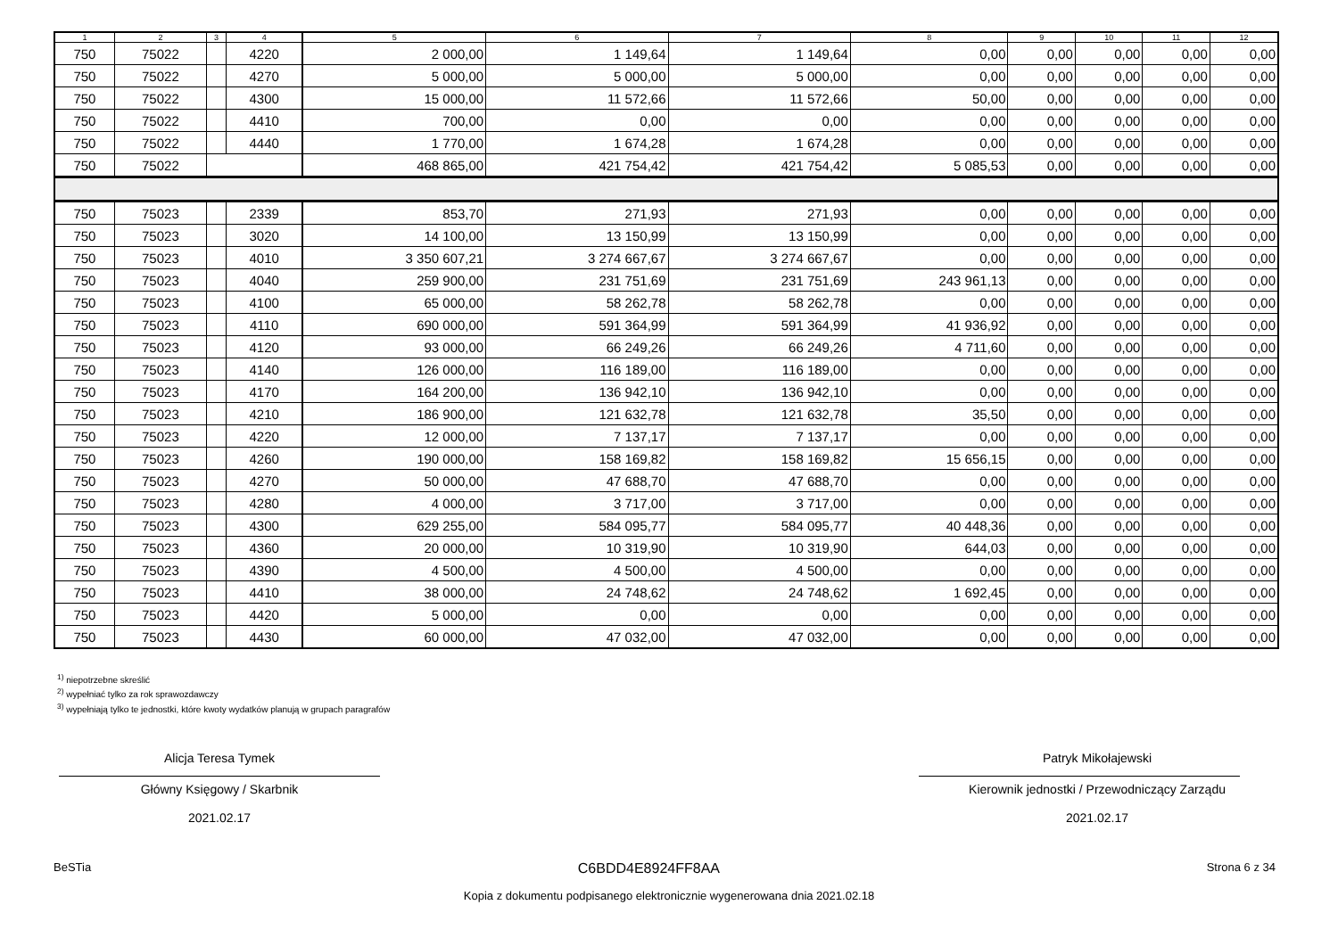| 1 | 2 | 3 | 4 | 5 | 6 | 7 | 8 | 9 | 10 | 11 | 12 |
| --- | --- | --- | --- | --- | --- | --- | --- | --- | --- | --- | --- |
| 750 | 75022 | | 4220 | 2 000,00 | 1 149,64 | 1 149,64 | 0,00 | 0,00 | 0,00 | 0,00 | 0,00 |
| 750 | 75022 | | 4270 | 5 000,00 | 5 000,00 | 5 000,00 | 0,00 | 0,00 | 0,00 | 0,00 | 0,00 |
| 750 | 75022 | | 4300 | 15 000,00 | 11 572,66 | 11 572,66 | 50,00 | 0,00 | 0,00 | 0,00 | 0,00 |
| 750 | 75022 | | 4410 | 700,00 | 0,00 | 0,00 | 0,00 | 0,00 | 0,00 | 0,00 | 0,00 |
| 750 | 75022 | | 4440 | 1 770,00 | 1 674,28 | 1 674,28 | 0,00 | 0,00 | 0,00 | 0,00 | 0,00 |
| 750 | 75022 | | | 468 865,00 | 421 754,42 | 421 754,42 | 5 085,53 | 0,00 | 0,00 | 0,00 | 0,00 |
| 750 | 75023 | | 2339 | 853,70 | 271,93 | 271,93 | 0,00 | 0,00 | 0,00 | 0,00 | 0,00 |
| 750 | 75023 | | 3020 | 14 100,00 | 13 150,99 | 13 150,99 | 0,00 | 0,00 | 0,00 | 0,00 | 0,00 |
| 750 | 75023 | | 4010 | 3 350 607,21 | 3 274 667,67 | 3 274 667,67 | 0,00 | 0,00 | 0,00 | 0,00 | 0,00 |
| 750 | 75023 | | 4040 | 259 900,00 | 231 751,69 | 231 751,69 | 243 961,13 | 0,00 | 0,00 | 0,00 | 0,00 |
| 750 | 75023 | | 4100 | 65 000,00 | 58 262,78 | 58 262,78 | 0,00 | 0,00 | 0,00 | 0,00 | 0,00 |
| 750 | 75023 | | 4110 | 690 000,00 | 591 364,99 | 591 364,99 | 41 936,92 | 0,00 | 0,00 | 0,00 | 0,00 |
| 750 | 75023 | | 4120 | 93 000,00 | 66 249,26 | 66 249,26 | 4 711,60 | 0,00 | 0,00 | 0,00 | 0,00 |
| 750 | 75023 | | 4140 | 126 000,00 | 116 189,00 | 116 189,00 | 0,00 | 0,00 | 0,00 | 0,00 | 0,00 |
| 750 | 75023 | | 4170 | 164 200,00 | 136 942,10 | 136 942,10 | 0,00 | 0,00 | 0,00 | 0,00 | 0,00 |
| 750 | 75023 | | 4210 | 186 900,00 | 121 632,78 | 121 632,78 | 35,50 | 0,00 | 0,00 | 0,00 | 0,00 |
| 750 | 75023 | | 4220 | 12 000,00 | 7 137,17 | 7 137,17 | 0,00 | 0,00 | 0,00 | 0,00 | 0,00 |
| 750 | 75023 | | 4260 | 190 000,00 | 158 169,82 | 158 169,82 | 15 656,15 | 0,00 | 0,00 | 0,00 | 0,00 |
| 750 | 75023 | | 4270 | 50 000,00 | 47 688,70 | 47 688,70 | 0,00 | 0,00 | 0,00 | 0,00 | 0,00 |
| 750 | 75023 | | 4280 | 4 000,00 | 3 717,00 | 3 717,00 | 0,00 | 0,00 | 0,00 | 0,00 | 0,00 |
| 750 | 75023 | | 4300 | 629 255,00 | 584 095,77 | 584 095,77 | 40 448,36 | 0,00 | 0,00 | 0,00 | 0,00 |
| 750 | 75023 | | 4360 | 20 000,00 | 10 319,90 | 10 319,90 | 644,03 | 0,00 | 0,00 | 0,00 | 0,00 |
| 750 | 75023 | | 4390 | 4 500,00 | 4 500,00 | 4 500,00 | 0,00 | 0,00 | 0,00 | 0,00 | 0,00 |
| 750 | 75023 | | 4410 | 38 000,00 | 24 748,62 | 24 748,62 | 1 692,45 | 0,00 | 0,00 | 0,00 | 0,00 |
| 750 | 75023 | | 4420 | 5 000,00 | 0,00 | 0,00 | 0,00 | 0,00 | 0,00 | 0,00 | 0,00 |
| 750 | 75023 | | 4430 | 60 000,00 | 47 032,00 | 47 032,00 | 0,00 | 0,00 | 0,00 | 0,00 | 0,00 |
<sup>1)</sup> niepotrzebne skreślić
<sup>2)</sup> wypełniać tylko za rok sprawozdawczy
<sup>3)</sup> wypełniają tylko te jednostki, które kwoty wydatków planują w grupach paragrafów
Alicja Teresa Tymek
Główny Księgowy / Skarbnik
2021.02.17
Patryk Mikołajewski
Kierownik jednostki / Przewodniczący Zarządu
2021.02.17
BeSTia C6BDD4E8924FF8AA Strona 6 z 34
Kopia z dokumentu podpisanego elektronicznie wygenerowana dnia 2021.02.18